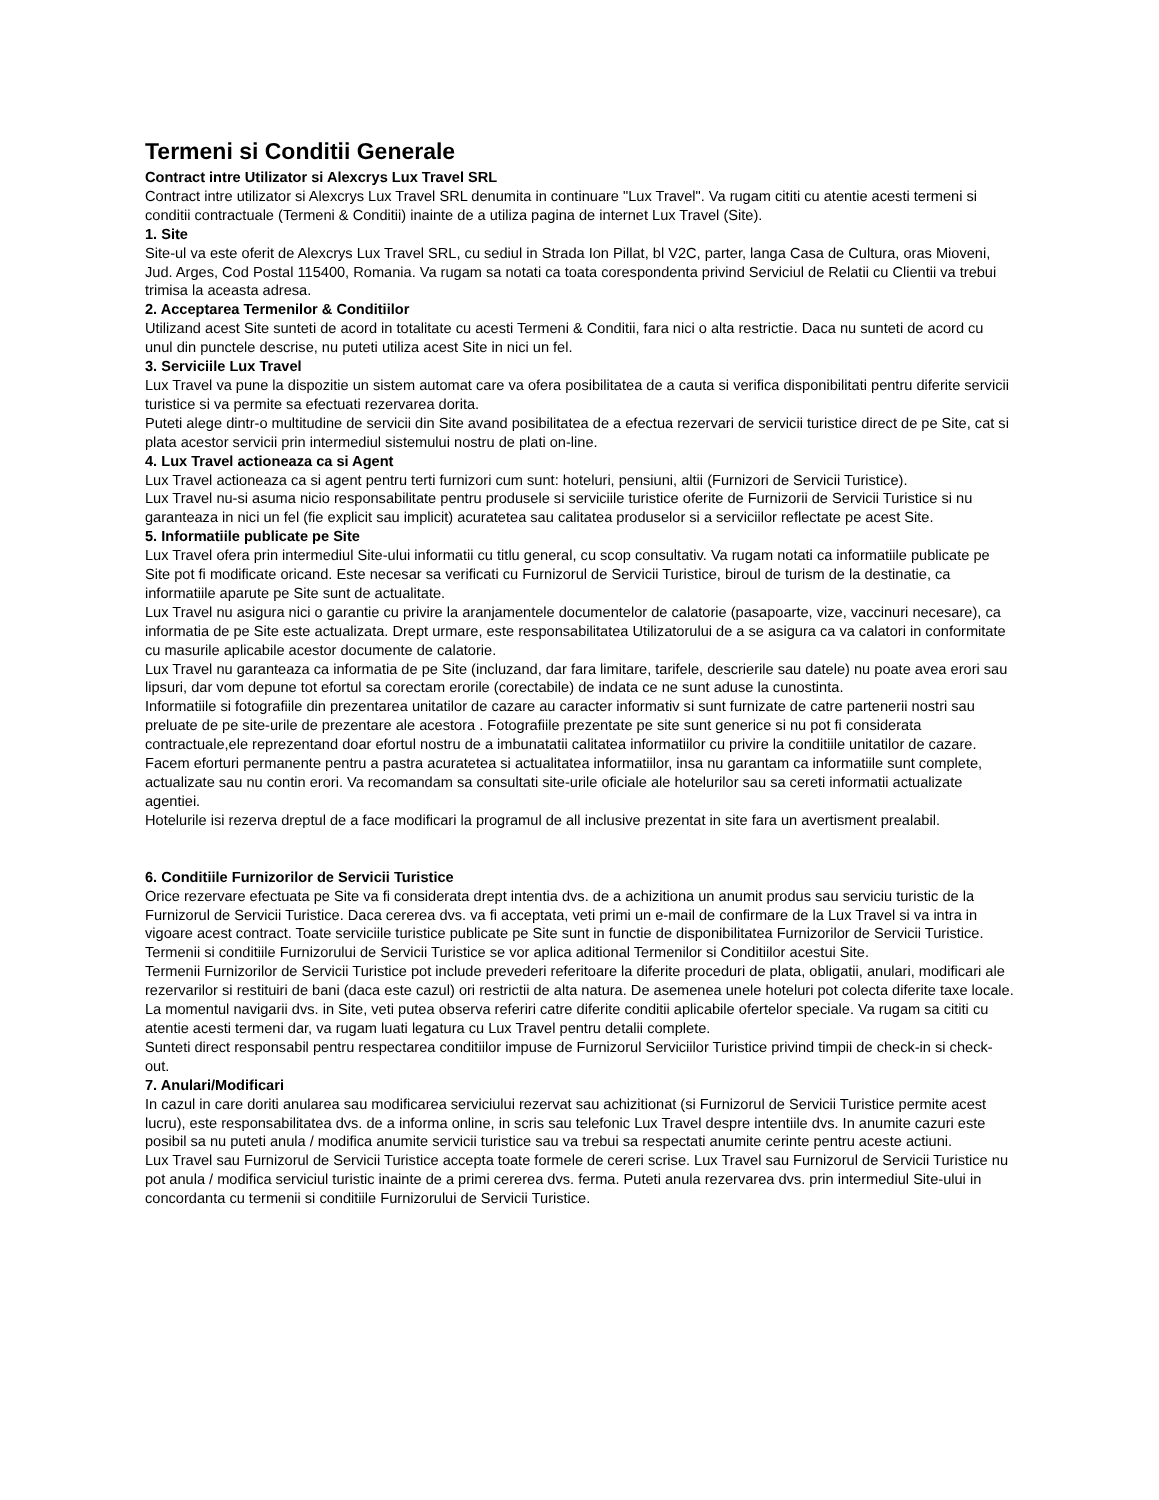Termeni si Conditii Generale
Contract intre Utilizator si Alexcrys Lux Travel SRL
Contract intre utilizator si Alexcrys Lux Travel SRL denumita in continuare "Lux Travel". Va rugam cititi cu atentie acesti termeni si conditii contractuale (Termeni & Conditii) inainte de a utiliza pagina de internet Lux Travel (Site).
1. Site
Site-ul va este oferit de Alexcrys Lux Travel SRL, cu sediul in Strada Ion Pillat, bl V2C, parter, langa Casa de Cultura, oras Mioveni, Jud. Arges, Cod Postal 115400, Romania. Va rugam sa notati ca toata corespondenta privind Serviciul de Relatii cu Clientii va trebui trimisa la aceasta adresa.
2. Acceptarea Termenilor & Conditiilor
Utilizand acest Site sunteti de acord in totalitate cu acesti Termeni & Conditii, fara nici o alta restrictie. Daca nu sunteti de acord cu unul din punctele descrise, nu puteti utiliza acest Site in nici un fel.
3. Serviciile Lux Travel
Lux Travel va pune la dispozitie un sistem automat care va ofera posibilitatea de a cauta si verifica disponibilitati pentru diferite servicii turistice si va permite sa efectuati rezervarea dorita.
Puteti alege dintr-o multitudine de servicii din Site avand posibilitatea de a efectua rezervari de servicii turistice direct de pe Site, cat si plata acestor servicii prin intermediul sistemului nostru de plati on-line.
4. Lux Travel actioneaza ca si Agent
Lux Travel actioneaza ca si agent pentru terti furnizori cum sunt: hoteluri, pensiuni, altii (Furnizori de Servicii Turistice).
Lux Travel nu-si asuma nicio responsabilitate pentru produsele si serviciile turistice oferite de Furnizorii de Servicii Turistice si nu garanteaza in nici un fel (fie explicit sau implicit) acuratetea sau calitatea produselor si a serviciilor reflectate pe acest Site.
5. Informatiile publicate pe Site
Lux Travel ofera prin intermediul Site-ului informatii cu titlu general, cu scop consultativ. Va rugam notati ca informatiile publicate pe Site pot fi modificate oricand. Este necesar sa verificati cu Furnizorul de Servicii Turistice, biroul de turism de la destinatie, ca informatiile aparute pe Site sunt de actualitate.
Lux Travel nu asigura nici o garantie cu privire la aranjamentele documentelor de calatorie (pasapoarte, vize, vaccinuri necesare), ca informatia de pe Site este actualizata. Drept urmare, este responsabilitatea Utilizatorului de a se asigura ca va calatori in conformitate cu masurile aplicabile acestor documente de calatorie.
Lux Travel nu garanteaza ca informatia de pe Site (incluzand, dar fara limitare, tarifele, descrierile sau datele) nu poate avea erori sau lipsuri, dar vom depune tot efortul sa corectam erorile (corectabile) de indata ce ne sunt aduse la cunostinta.
Informatiile si fotografiile din prezentarea unitatilor de cazare au caracter informativ si sunt furnizate de catre partenerii nostri sau preluate de pe site-urile de prezentare ale acestora . Fotografiile prezentate pe site sunt generice si nu pot fi considerata contractuale,ele reprezentand doar efortul nostru de a imbunatatii calitatea informatiilor cu privire la conditiile unitatilor de cazare. Facem eforturi permanente pentru a pastra acuratetea si actualitatea informatiilor, insa nu garantam ca informatiile sunt complete, actualizate sau nu contin erori. Va recomandam sa consultati site-urile oficiale ale hotelurilor sau sa cereti informatii actualizate agentiei.
Hotelurile isi rezerva dreptul de a face modificari la programul de all inclusive prezentat in site fara un avertisment prealabil.
6. Conditiile Furnizorilor de Servicii Turistice
Orice rezervare efectuata pe Site va fi considerata drept intentia dvs. de a achizitiona un anumit produs sau serviciu turistic de la Furnizorul de Servicii Turistice. Daca cererea dvs. va fi acceptata, veti primi un e-mail de confirmare de la Lux Travel si va intra in vigoare acest contract. Toate serviciile turistice publicate pe Site sunt in functie de disponibilitatea Furnizorilor de Servicii Turistice. Termenii si conditiile Furnizorului de Servicii Turistice se vor aplica aditional Termenilor si Conditiilor acestui Site.
Termenii Furnizorilor de Servicii Turistice pot include prevederi referitoare la diferite proceduri de plata, obligatii, anulari, modificari ale rezervarilor si restituiri de bani (daca este cazul) ori restrictii de alta natura. De asemenea unele hoteluri pot colecta diferite taxe locale.
La momentul navigarii dvs. in Site, veti putea observa referiri catre diferite conditii aplicabile ofertelor speciale. Va rugam sa cititi cu atentie acesti termeni dar, va rugam luati legatura cu Lux Travel pentru detalii complete.
Sunteti direct responsabil pentru respectarea conditiilor impuse de Furnizorul Serviciilor Turistice privind timpii de check-in si check-out.
7. Anulari/Modificari
In cazul in care doriti anularea sau modificarea serviciului rezervat sau achizitionat (si Furnizorul de Servicii Turistice permite acest lucru), este responsabilitatea dvs. de a informa online, in scris sau telefonic Lux Travel despre intentiile dvs. In anumite cazuri este posibil sa nu puteti anula / modifica anumite servicii turistice sau va trebui sa respectati anumite cerinte pentru aceste actiuni.
Lux Travel sau Furnizorul de Servicii Turistice accepta toate formele de cereri scrise. Lux Travel sau Furnizorul de Servicii Turistice nu pot anula / modifica serviciul turistic inainte de a primi cererea dvs. ferma. Puteti anula rezervarea dvs. prin intermediul Site-ului in concordanta cu termenii si conditiile Furnizorului de Servicii Turistice.